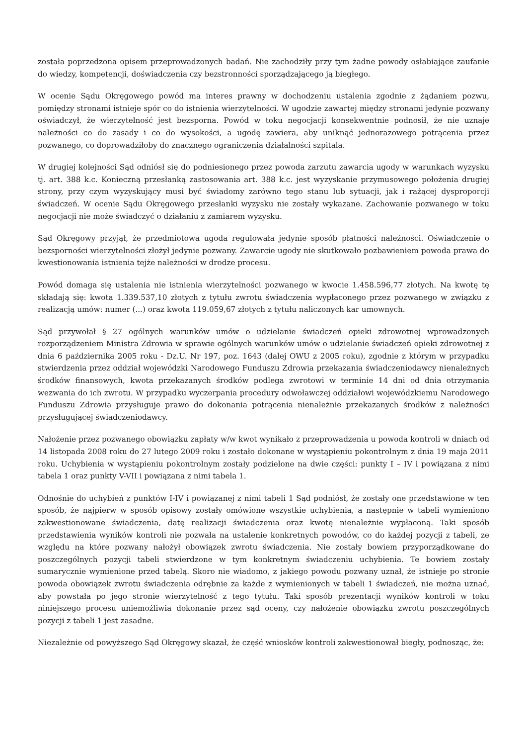została poprzedzona opisem przeprowadzonych badań. Nie zachodziły przy tym żadne powody osłabiające zaufanie do wiedzy, kompetencji, doświadczenia czy bezstronności sporządzającego ją biegłego.
W ocenie Sądu Okręgowego powód ma interes prawny w dochodzeniu ustalenia zgodnie z żądaniem pozwu, pomiędzy stronami istnieje spór co do istnienia wierzytelności. W ugodzie zawartej między stronami jedynie pozwany oświadczył, że wierzytelność jest bezsporna. Powód w toku negocjacji konsekwentnie podnosił, że nie uznaje należności co do zasady i co do wysokości, a ugodę zawiera, aby uniknąć jednorazowego potrącenia przez pozwanego, co doprowadziłoby do znacznego ograniczenia działalności szpitala.
W drugiej kolejności Sąd odniósł się do podniesionego przez powoda zarzutu zawarcia ugody w warunkach wyzysku tj. art. 388 k.c. Konieczną przesłanką zastosowania art. 388 k.c. jest wyzyskanie przymusowego położenia drugiej strony, przy czym wyzyskujący musi być świadomy zarówno tego stanu lub sytuacji, jak i rażącej dysproporcji świadczeń. W ocenie Sądu Okręgowego przesłanki wyzysku nie zostały wykazane. Zachowanie pozwanego w toku negocjacji nie może świadczyć o działaniu z zamiarem wyzysku.
Sąd Okręgowy przyjął, że przedmiotowa ugoda regulowała jedynie sposób płatności należności. Oświadczenie o bezsporności wierzytelności złożył jedynie pozwany. Zawarcie ugody nie skutkowało pozbawieniem powoda prawa do kwestionowania istnienia tejże należności w drodze procesu.
Powód domaga się ustalenia nie istnienia wierzytelności pozwanego w kwocie 1.458.596,77 złotych. Na kwotę tę składają się: kwota 1.339.537,10 złotych z tytułu zwrotu świadczenia wypłaconego przez pozwanego w związku z realizacją umów: numer (...) oraz kwota 119.059,67 złotych z tytułu naliczonych kar umownych.
Sąd przywołał § 27 ogólnych warunków umów o udzielanie świadczeń opieki zdrowotnej wprowadzonych rozporządzeniem Ministra Zdrowia w sprawie ogólnych warunków umów o udzielanie świadczeń opieki zdrowotnej z dnia 6 października 2005 roku - Dz.U. Nr 197, poz. 1643 (dalej OWU z 2005 roku), zgodnie z którym w przypadku stwierdzenia przez oddział wojewódzki Narodowego Funduszu Zdrowia przekazania świadczeniodawcy nienależnych środków finansowych, kwota przekazanych środków podlega zwrotowi w terminie 14 dni od dnia otrzymania wezwania do ich zwrotu. W przypadku wyczerpania procedury odwoławczej oddziałowi wojewódzkiemu Narodowego Funduszu Zdrowia przysługuje prawo do dokonania potrącenia nienależnie przekazanych środków z należności przysługującej świadczeniodawcy.
Nałożenie przez pozwanego obowiązku zapłaty w/w kwot wynikało z przeprowadzenia u powoda kontroli w dniach od 14 listopada 2008 roku do 27 lutego 2009 roku i zostało dokonane w wystąpieniu pokontrolnym z dnia 19 maja 2011 roku. Uchybienia w wystąpieniu pokontrolnym zostały podzielone na dwie części: punkty I – IV i powiązana z nimi tabela 1 oraz punkty V-VII i powiązana z nimi tabela 1.
Odnośnie do uchybień z punktów I-IV i powiązanej z nimi tabeli 1 Sąd podniósł, że zostały one przedstawione w ten sposób, że najpierw w sposób opisowy zostały omówione wszystkie uchybienia, a następnie w tabeli wymieniono zakwestionowane świadczenia, datę realizacji świadczenia oraz kwotę nienależnie wypłaconą. Taki sposób przedstawienia wyników kontroli nie pozwala na ustalenie konkretnych powodów, co do każdej pozycji z tabeli, ze względu na które pozwany nałożył obowiązek zwrotu świadczenia. Nie zostały bowiem przyporządkowane do poszczególnych pozycji tabeli stwierdzone w tym konkretnym świadczeniu uchybienia. Te bowiem zostały sumarycznie wymienione przed tabelą. Skoro nie wiadomo, z jakiego powodu pozwany uznał, że istnieje po stronie powoda obowiązek zwrotu świadczenia odrębnie za każde z wymienionych w tabeli 1 świadczeń, nie można uznać, aby powstała po jego stronie wierzytelność z tego tytułu. Taki sposób prezentacji wyników kontroli w toku niniejszego procesu uniemożliwia dokonanie przez sąd oceny, czy nałożenie obowiązku zwrotu poszczególnych pozycji z tabeli 1 jest zasadne.
Niezależnie od powyższego Sąd Okręgowy skazał, że część wniosków kontroli zakwestionował biegły, podnosząc, że: